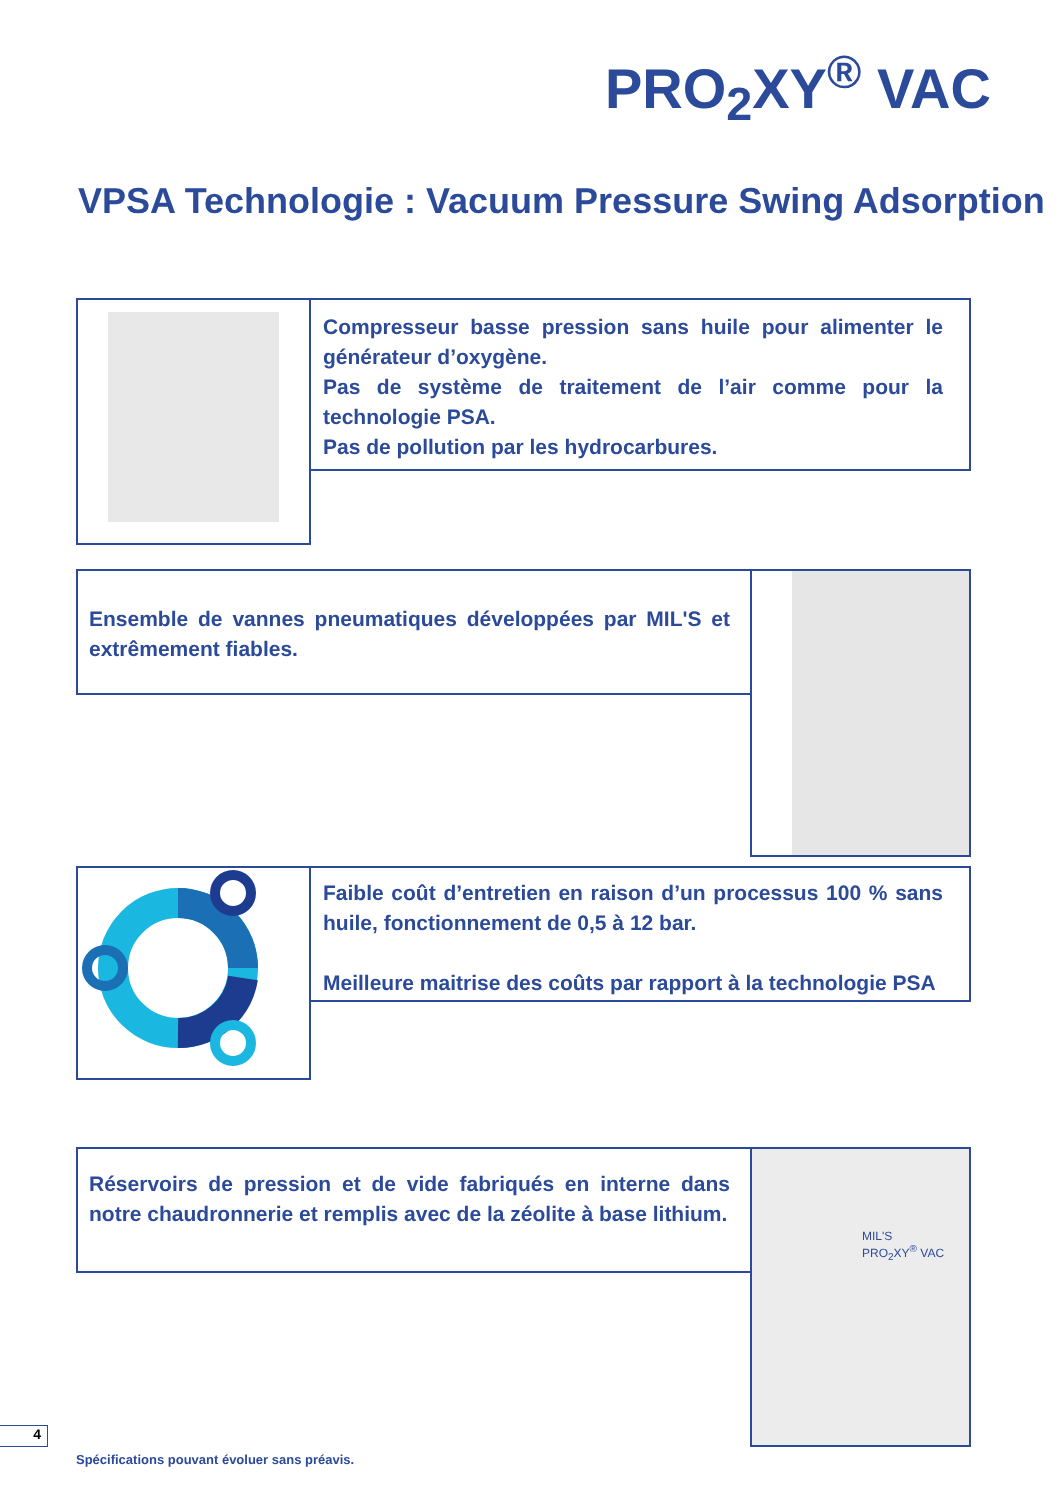PRO<sub>2</sub>XY<sup>®</sup> VAC
VPSA Technologie : Vacuum Pressure Swing Adsorption
Compresseur basse pression sans huile pour alimenter le générateur d’oxygène.
Pas de système de traitement de l’air comme pour la technologie PSA.
Pas de pollution par les hydrocarbures.
Ensemble de vannes pneumatiques développées par MIL'S et extrêmement fiables.
Faible coût d’entretien en raison d’un processus 100 % sans huile, fonctionnement de 0,5 à 12 bar.
Meilleure maitrise des coûts par rapport à la technologie PSA
Réservoirs de pression et de vide fabriqués en interne dans notre chaudronnerie et remplis avec de la zéolite à base lithium.
MIL'S
PRO<sub>2</sub>XY<sup>®</sup> VAC
4
Spécifications pouvant évoluer sans préavis.